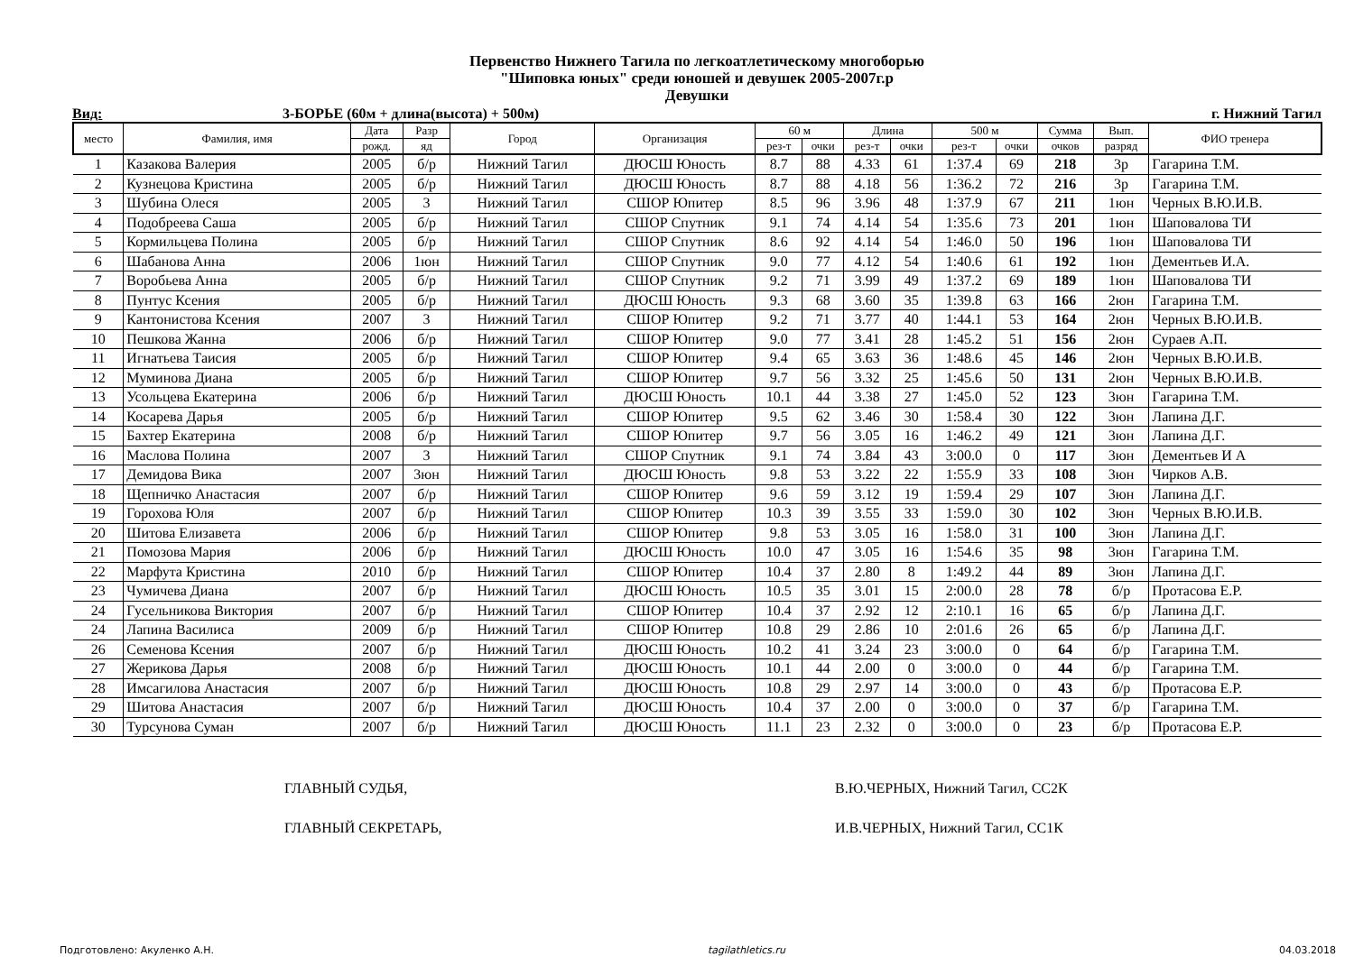Первенство Нижнего Тагила по легкоатлетическому многоборью
"Шиповка юных" среди юношей и девушек 2005-2007г.р
Девушки
Вид: 3-БОРЬЕ (60м + длина(высота) + 500м) г. Нижний Тагил
| место | Фамилия, имя | Дата | Разр | Город | Организация | 60 м | | Длина | | 500 м | | Сумма | Вып. | ФИО тренера |
| --- | --- | --- | --- | --- | --- | --- | --- | --- | --- | --- | --- | --- | --- | --- |
| | | рожд. | яд | | | рез-т | очки | рез-т | очки | рез-т | очки | очков | разряд | |
| 1 | Казакова Валерия | 2005 | б/р | Нижний Тагил | ДЮСШ Юность | 8.7 | 88 | 4.33 | 61 | 1:37.4 | 69 | 218 | 3р | Гагарина Т.М. |
| 2 | Кузнецова Кристина | 2005 | б/р | Нижний Тагил | ДЮСШ Юность | 8.7 | 88 | 4.18 | 56 | 1:36.2 | 72 | 216 | 3р | Гагарина Т.М. |
| 3 | Шубина Олеся | 2005 | 3 | Нижний Тагил | СШОР Юпитер | 8.5 | 96 | 3.96 | 48 | 1:37.9 | 67 | 211 | 1юн | Черных В.Ю.И.В. |
| 4 | Подобреева Саша | 2005 | б/р | Нижний Тагил | СШОР Спутник | 9.1 | 74 | 4.14 | 54 | 1:35.6 | 73 | 201 | 1юн | Шаповалова ТИ |
| 5 | Кормильцева Полина | 2005 | б/р | Нижний Тагил | СШОР Спутник | 8.6 | 92 | 4.14 | 54 | 1:46.0 | 50 | 196 | 1юн | Шаповалова ТИ |
| 6 | Шабанова Анна | 2006 | 1юн | Нижний Тагил | СШОР Спутник | 9.0 | 77 | 4.12 | 54 | 1:40.6 | 61 | 192 | 1юн | Дементьев И.А. |
| 7 | Воробьева Анна | 2005 | б/р | Нижний Тагил | СШОР Спутник | 9.2 | 71 | 3.99 | 49 | 1:37.2 | 69 | 189 | 1юн | Шаповалова ТИ |
| 8 | Пунтус Ксения | 2005 | б/р | Нижний Тагил | ДЮСШ Юность | 9.3 | 68 | 3.60 | 35 | 1:39.8 | 63 | 166 | 2юн | Гагарина Т.М. |
| 9 | Кантонистова Ксения | 2007 | 3 | Нижний Тагил | СШОР Юпитер | 9.2 | 71 | 3.77 | 40 | 1:44.1 | 53 | 164 | 2юн | Черных В.Ю.И.В. |
| 10 | Пешкова Жанна | 2006 | б/р | Нижний Тагил | СШОР Юпитер | 9.0 | 77 | 3.41 | 28 | 1:45.2 | 51 | 156 | 2юн | Сураев А.П. |
| 11 | Игнатьева Таисия | 2005 | б/р | Нижний Тагил | СШОР Юпитер | 9.4 | 65 | 3.63 | 36 | 1:48.6 | 45 | 146 | 2юн | Черных В.Ю.И.В. |
| 12 | Муминова Диана | 2005 | б/р | Нижний Тагил | СШОР Юпитер | 9.7 | 56 | 3.32 | 25 | 1:45.6 | 50 | 131 | 2юн | Черных В.Ю.И.В. |
| 13 | Усольцева Екатерина | 2006 | б/р | Нижний Тагил | ДЮСШ Юность | 10.1 | 44 | 3.38 | 27 | 1:45.0 | 52 | 123 | 3юн | Гагарина Т.М. |
| 14 | Косарева Дарья | 2005 | б/р | Нижний Тагил | СШОР Юпитер | 9.5 | 62 | 3.46 | 30 | 1:58.4 | 30 | 122 | 3юн | Лапина Д.Г. |
| 15 | Бахтер Екатерина | 2008 | б/р | Нижний Тагил | СШОР Юпитер | 9.7 | 56 | 3.05 | 16 | 1:46.2 | 49 | 121 | 3юн | Лапина Д.Г. |
| 16 | Маслова Полина | 2007 | 3 | Нижний Тагил | СШОР Спутник | 9.1 | 74 | 3.84 | 43 | 3:00.0 | 0 | 117 | 3юн | Дементьев И А |
| 17 | Демидова Вика | 2007 | 3юн | Нижний Тагил | ДЮСШ Юность | 9.8 | 53 | 3.22 | 22 | 1:55.9 | 33 | 108 | 3юн | Чирков А.В. |
| 18 | Щепничко Анастасия | 2007 | б/р | Нижний Тагил | СШОР Юпитер | 9.6 | 59 | 3.12 | 19 | 1:59.4 | 29 | 107 | 3юн | Лапина Д.Г. |
| 19 | Горохова Юля | 2007 | б/р | Нижний Тагил | СШОР Юпитер | 10.3 | 39 | 3.55 | 33 | 1:59.0 | 30 | 102 | 3юн | Черных В.Ю.И.В. |
| 20 | Шитова Елизавета | 2006 | б/р | Нижний Тагил | СШОР Юпитер | 9.8 | 53 | 3.05 | 16 | 1:58.0 | 31 | 100 | 3юн | Лапина Д.Г. |
| 21 | Помозова Мария | 2006 | б/р | Нижний Тагил | ДЮСШ Юность | 10.0 | 47 | 3.05 | 16 | 1:54.6 | 35 | 98 | 3юн | Гагарина Т.М. |
| 22 | Марфута Кристина | 2010 | б/р | Нижний Тагил | СШОР Юпитер | 10.4 | 37 | 2.80 | 8 | 1:49.2 | 44 | 89 | 3юн | Лапина Д.Г. |
| 23 | Чумичева Диана | 2007 | б/р | Нижний Тагил | ДЮСШ Юность | 10.5 | 35 | 3.01 | 15 | 2:00.0 | 28 | 78 | б/р | Протасова Е.Р. |
| 24 | Гусельникова Виктория | 2007 | б/р | Нижний Тагил | СШОР Юпитер | 10.4 | 37 | 2.92 | 12 | 2:10.1 | 16 | 65 | б/р | Лапина Д.Г. |
| 24 | Лапина Василиса | 2009 | б/р | Нижний Тагил | СШОР Юпитер | 10.8 | 29 | 2.86 | 10 | 2:01.6 | 26 | 65 | б/р | Лапина Д.Г. |
| 26 | Семенова Ксения | 2007 | б/р | Нижний Тагил | ДЮСШ Юность | 10.2 | 41 | 3.24 | 23 | 3:00.0 | 0 | 64 | б/р | Гагарина Т.М. |
| 27 | Жерикова Дарья | 2008 | б/р | Нижний Тагил | ДЮСШ Юность | 10.1 | 44 | 2.00 | 0 | 3:00.0 | 0 | 44 | б/р | Гагарина Т.М. |
| 28 | Имсагилова Анастасия | 2007 | б/р | Нижний Тагил | ДЮСШ Юность | 10.8 | 29 | 2.97 | 14 | 3:00.0 | 0 | 43 | б/р | Протасова Е.Р. |
| 29 | Шитова Анастасия | 2007 | б/р | Нижний Тагил | ДЮСШ Юность | 10.4 | 37 | 2.00 | 0 | 3:00.0 | 0 | 37 | б/р | Гагарина Т.М. |
| 30 | Турсунова Суман | 2007 | б/р | Нижний Тагил | ДЮСШ Юность | 11.1 | 23 | 2.32 | 0 | 3:00.0 | 0 | 23 | б/р | Протасова Е.Р. |
ГЛАВНЫЙ СУДЬЯ, В.Ю.ЧЕРНЫХ, Нижний Тагил, СС2К
ГЛАВНЫЙ СЕКРЕТАРЬ, И.В.ЧЕРНЫХ, Нижний Тагил, СС1К
Подготовлено: Акуленко А.Н. tagilathletics.ru 04.03.2018